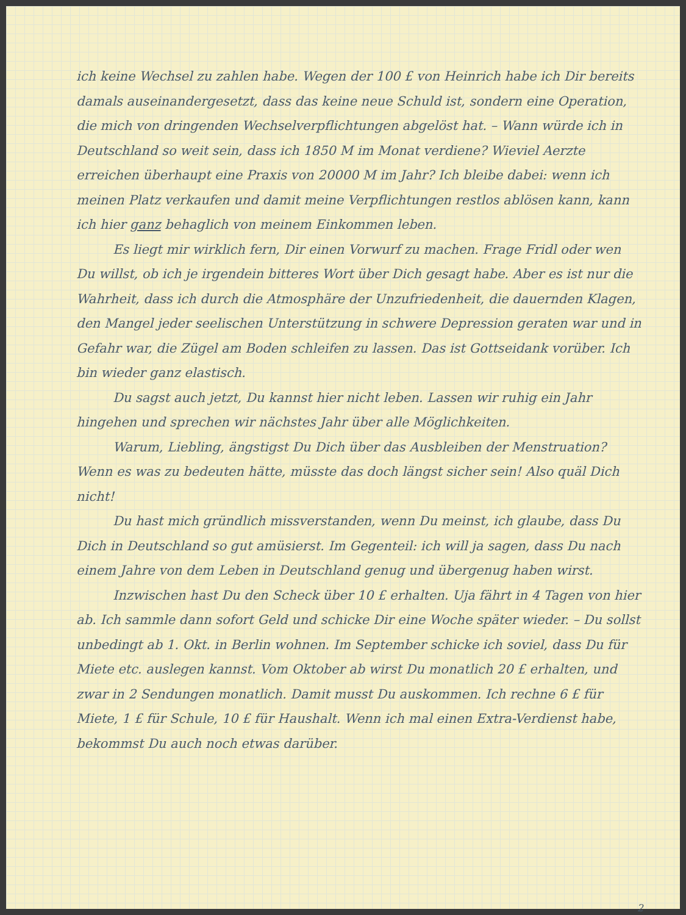ich keine Wechsel zu zahlen habe. Wegen der 100 £ von Heinrich habe ich Dir bereits damals auseinandergesetzt, dass das keine neue Schuld ist, sondern eine Operation, die mich von dringenden Wechselverpflichtungen abgelöst hat. – Wann würde ich in Deutschland so weit sein, dass ich 1850 M im Monat verdiene? Wieviel Aerzte erreichen überhaupt eine Praxis von 20000 M im Jahr? Ich bleibe dabei: wenn ich meinen Platz verkaufen und damit meine Verpflichtungen restlos ablösen kann, kann ich hier ganz behaglich von meinem Einkommen leben.
Es liegt mir wirklich fern, Dir einen Vorwurf zu machen. Frage Fridl oder wen Du willst, ob ich je irgendein bitteres Wort über Dich gesagt habe. Aber es ist nur die Wahrheit, dass ich durch die Atmosphäre der Unzufriedenheit, die dauernden Klagen, den Mangel jeder seelischen Unterstützung in schwere Depression geraten war und in Gefahr war, die Zügel am Boden schleifen zu lassen. Das ist Gottseidank vorüber. Ich bin wieder ganz elastisch.
Du sagst auch jetzt, Du kannst hier nicht leben. Lassen wir ruhig ein Jahr hingehen und sprechen wir nächstes Jahr über alle Möglichkeiten.
Warum, Liebling, ängstigst Du Dich über das Ausbleiben der Menstruation? Wenn es was zu bedeuten hätte, müsste das doch längst sicher sein! Also quäl Dich nicht!
Du hast mich gründlich missverstanden, wenn Du meinst, ich glaube, dass Du Dich in Deutschland so gut amüsierst. Im Gegenteil: ich will ja sagen, dass Du nach einem Jahre von dem Leben in Deutschland genug und übergenug haben wirst.
Inzwischen hast Du den Scheck über 10 £ erhalten. Uja fährt in 4 Tagen von hier ab. Ich sammle dann sofort Geld und schicke Dir eine Woche später wieder. – Du sollst unbedingt ab 1. Okt. in Berlin wohnen. Im September schicke ich soviel, dass Du für Miete etc. auslegen kannst. Vom Oktober ab wirst Du monatlich 20 £ erhalten, und zwar in 2 Sendungen monatlich. Damit musst Du auskommen. Ich rechne 6 £ für Miete, 1 £ für Schule, 10 £ für Haushalt. Wenn ich mal einen Extra-Verdienst habe, bekommst Du auch noch etwas darüber.
2